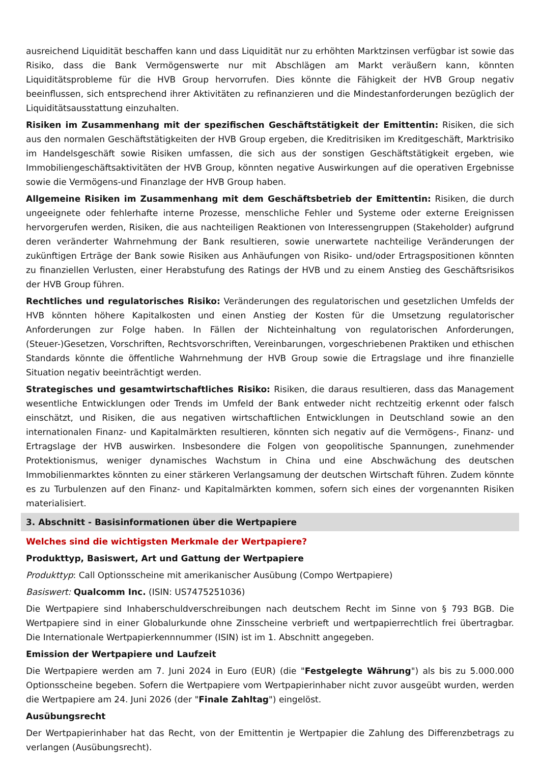ausreichend Liquidität beschaffen kann und dass Liquidität nur zu erhöhten Marktzinsen verfügbar ist sowie das Risiko, dass die Bank Vermögenswerte nur mit Abschlägen am Markt veräußern kann, könnten Liquiditätsprobleme für die HVB Group hervorrufen. Dies könnte die Fähigkeit der HVB Group negativ beeinflussen, sich entsprechend ihrer Aktivitäten zu refinanzieren und die Mindestanforderungen bezüglich der Liquiditätsausstattung einzuhalten.
Risiken im Zusammenhang mit der spezifischen Geschäftstätigkeit der Emittentin: Risiken, die sich aus den normalen Geschäftstätigkeiten der HVB Group ergeben, die Kreditrisiken im Kreditgeschäft, Marktrisiko im Handelsgeschäft sowie Risiken umfassen, die sich aus der sonstigen Geschäftstätigkeit ergeben, wie Immobiliengeschäftsaktivitäten der HVB Group, könnten negative Auswirkungen auf die operativen Ergebnisse sowie die Vermögens-und Finanzlage der HVB Group haben.
Allgemeine Risiken im Zusammenhang mit dem Geschäftsbetrieb der Emittentin: Risiken, die durch ungeeignete oder fehlerhafte interne Prozesse, menschliche Fehler und Systeme oder externe Ereignissen hervorgerufen werden, Risiken, die aus nachteiligen Reaktionen von Interessengruppen (Stakeholder) aufgrund deren veränderter Wahrnehmung der Bank resultieren, sowie unerwartete nachteilige Veränderungen der zukünftigen Erträge der Bank sowie Risiken aus Anhäufungen von Risiko- und/oder Ertragspositionen könnten zu finanziellen Verlusten, einer Herabstufung des Ratings der HVB und zu einem Anstieg des Geschäftsrisikos der HVB Group führen.
Rechtliches und regulatorisches Risiko: Veränderungen des regulatorischen und gesetzlichen Umfelds der HVB könnten höhere Kapitalkosten und einen Anstieg der Kosten für die Umsetzung regulatorischer Anforderungen zur Folge haben. In Fällen der Nichteinhaltung von regulatorischen Anforderungen, (Steuer-)Gesetzen, Vorschriften, Rechtsvorschriften, Vereinbarungen, vorgeschriebenen Praktiken und ethischen Standards könnte die öffentliche Wahrnehmung der HVB Group sowie die Ertragslage und ihre finanzielle Situation negativ beeinträchtigt werden.
Strategisches und gesamtwirtschaftliches Risiko: Risiken, die daraus resultieren, dass das Management wesentliche Entwicklungen oder Trends im Umfeld der Bank entweder nicht rechtzeitig erkennt oder falsch einschätzt, und Risiken, die aus negativen wirtschaftlichen Entwicklungen in Deutschland sowie an den internationalen Finanz- und Kapitalmärkten resultieren, könnten sich negativ auf die Vermögens-, Finanz- und Ertragslage der HVB auswirken. Insbesondere die Folgen von geopolitische Spannungen, zunehmender Protektionismus, weniger dynamisches Wachstum in China und eine Abschwächung des deutschen Immobilienmarktes könnten zu einer stärkeren Verlangsamung der deutschen Wirtschaft führen. Zudem könnte es zu Turbulenzen auf den Finanz- und Kapitalmärkten kommen, sofern sich eines der vorgenannten Risiken materialisiert.
3. Abschnitt - Basisinformationen über die Wertpapiere
Welches sind die wichtigsten Merkmale der Wertpapiere?
Produkttyp, Basiswert, Art und Gattung der Wertpapiere
Produkttyp: Call Optionsscheine mit amerikanischer Ausübung (Compo Wertpapiere)
Basiswert: Qualcomm Inc. (ISIN: US7475251036)
Die Wertpapiere sind Inhaberschuldverschreibungen nach deutschem Recht im Sinne von § 793 BGB. Die Wertpapiere sind in einer Globalurkunde ohne Zinsscheine verbrieft und wertpapierrechtlich frei übertragbar. Die Internationale Wertpapierkennnummer (ISIN) ist im 1. Abschnitt angegeben.
Emission der Wertpapiere und Laufzeit
Die Wertpapiere werden am 7. Juni 2024 in Euro (EUR) (die "Festgelegte Währung") als bis zu 5.000.000 Optionsscheine begeben. Sofern die Wertpapiere vom Wertpapierinhaber nicht zuvor ausgeübt wurden, werden die Wertpapiere am 24. Juni 2026 (der "Finale Zahltag") eingelöst.
Ausübungsrecht
Der Wertpapierinhaber hat das Recht, von der Emittentin je Wertpapier die Zahlung des Differenzbetrags zu verlangen (Ausübungsrecht).